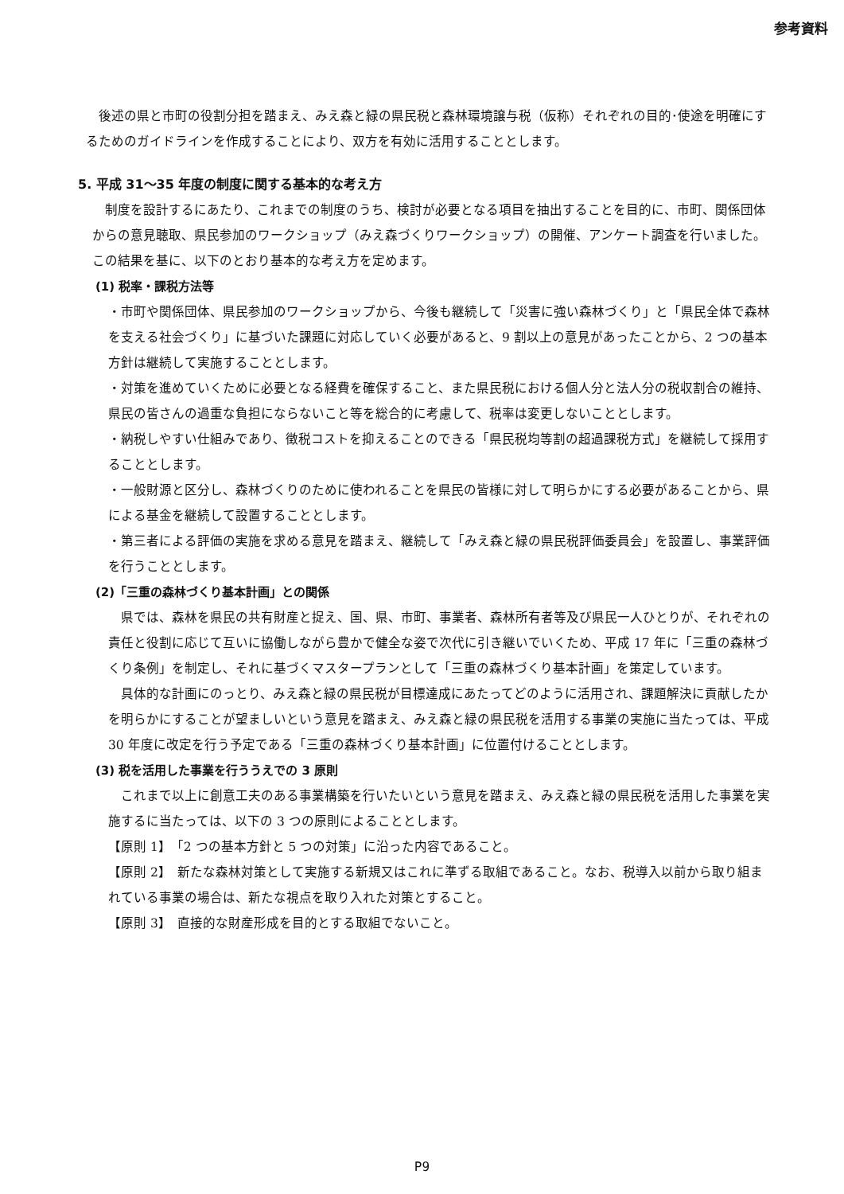参考資料
後述の県と市町の役割分担を踏まえ、みえ森と緑の県民税と森林環境譲与税（仮称）それぞれの目的･使途を明確にするためのガイドラインを作成することにより、双方を有効に活用することとします。
5. 平成 31～35 年度の制度に関する基本的な考え方
制度を設計するにあたり、これまでの制度のうち、検討が必要となる項目を抽出することを目的に、市町、関係団体からの意見聴取、県民参加のワークショップ（みえ森づくりワークショップ）の開催、アンケート調査を行いました。この結果を基に、以下のとおり基本的な考え方を定めます。
(1) 税率・課税方法等
・市町や関係団体、県民参加のワークショップから、今後も継続して「災害に強い森林づくり」と「県民全体で森林を支える社会づくり」に基づいた課題に対応していく必要があると、9 割以上の意見があったことから、2 つの基本方針は継続して実施することとします。
・対策を進めていくために必要となる経費を確保すること、また県民税における個人分と法人分の税収割合の維持、県民の皆さんの過重な負担にならないこと等を総合的に考慮して、税率は変更しないこととします。
・納税しやすい仕組みであり、徴税コストを抑えることのできる「県民税均等割の超過課税方式」を継続して採用することとします。
・一般財源と区分し、森林づくりのために使われることを県民の皆様に対して明らかにする必要があることから、県による基金を継続して設置することとします。
・第三者による評価の実施を求める意見を踏まえ、継続して「みえ森と緑の県民税評価委員会」を設置し、事業評価を行うこととします。
(2)「三重の森林づくり基本計画」との関係
県では、森林を県民の共有財産と捉え、国、県、市町、事業者、森林所有者等及び県民一人ひとりが、それぞれの責任と役割に応じて互いに協働しながら豊かで健全な姿で次代に引き継いでいくため、平成 17 年に「三重の森林づくり条例」を制定し、それに基づくマスタープランとして「三重の森林づくり基本計画」を策定しています。
具体的な計画にのっとり、みえ森と緑の県民税が目標達成にあたってどのように活用され、課題解決に貢献したかを明らかにすることが望ましいという意見を踏まえ、みえ森と緑の県民税を活用する事業の実施に当たっては、平成 30 年度に改定を行う予定である「三重の森林づくり基本計画」に位置付けることとします。
(3) 税を活用した事業を行ううえでの 3 原則
これまで以上に創意工夫のある事業構築を行いたいという意見を踏まえ、みえ森と緑の県民税を活用した事業を実施するに当たっては、以下の 3 つの原則によることとします。
【原則 1】　「2 つの基本方針と 5 つの対策」に沿った内容であること。
【原則 2】　新たな森林対策として実施する新規又はこれに準ずる取組であること。なお、税導入以前から取り組まれている事業の場合は、新たな視点を取り入れた対策とすること。
【原則 3】　直接的な財産形成を目的とする取組でないこと。
P9